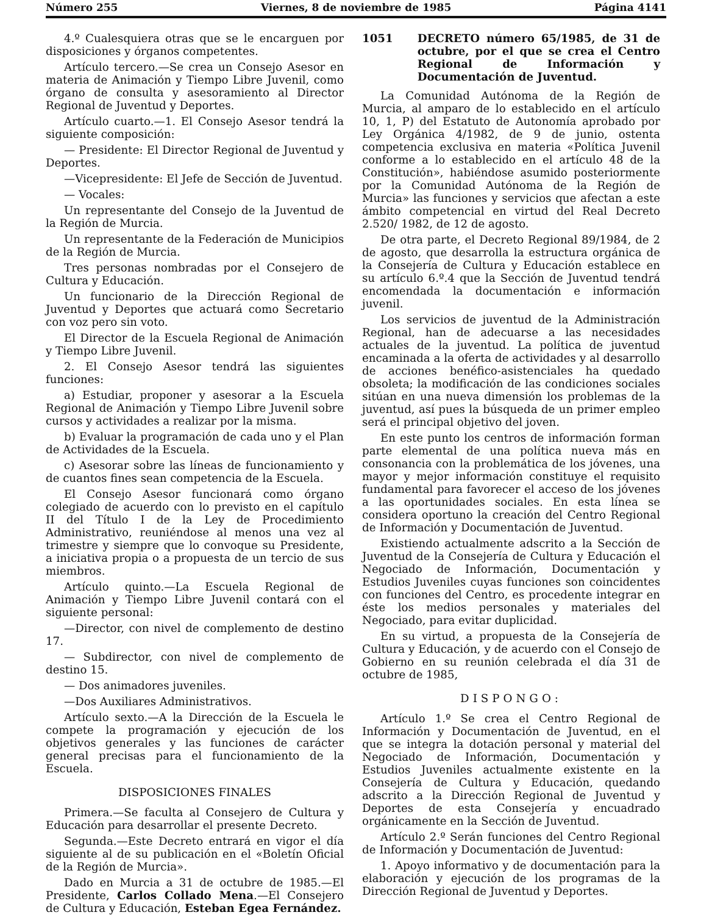Número 255 Viernes, 8 de noviembre de 1985 Página 4141
4.º Cualesquiera otras que se le encarguen por disposiciones y órganos competentes.
Artículo tercero.—Se crea un Consejo Asesor en materia de Animación y Tiempo Libre Juvenil, como órgano de consulta y asesoramiento al Director Regional de Juventud y Deportes.
Artículo cuarto.—1. El Consejo Asesor tendrá la siguiente composición:
— Presidente: El Director Regional de Juventud y Deportes.
—Vicepresidente: El Jefe de Sección de Juventud.
— Vocales:
Un representante del Consejo de la Juventud de la Región de Murcia.
Un representante de la Federación de Municipios de la Región de Murcia.
Tres personas nombradas por el Consejero de Cultura y Educación.
Un funcionario de la Dirección Regional de Juventud y Deportes que actuará como Secretario con voz pero sin voto.
El Director de la Escuela Regional de Animación y Tiempo Libre Juvenil.
2. El Consejo Asesor tendrá las siguientes funciones:
a) Estudiar, proponer y asesorar a la Escuela Regional de Animación y Tiempo Libre Juvenil sobre cursos y actividades a realizar por la misma.
b) Evaluar la programación de cada uno y el Plan de Actividades de la Escuela.
c) Asesorar sobre las líneas de funcionamiento y de cuantos fines sean competencia de la Escuela.
El Consejo Asesor funcionará como órgano colegiado de acuerdo con lo previsto en el capítulo II del Título I de la Ley de Procedimiento Administrativo, reuniéndose al menos una vez al trimestre y siempre que lo convoque su Presidente, a iniciativa propia o a propuesta de un tercio de sus miembros.
Artículo quinto.—La Escuela Regional de Animación y Tiempo Libre Juvenil contará con el siguiente personal:
—Director, con nivel de complemento de destino 17.
— Subdirector, con nivel de complemento de destino 15.
— Dos animadores juveniles.
—Dos Auxiliares Administrativos.
Artículo sexto.—A la Dirección de la Escuela le compete la programación y ejecución de los objetivos generales y las funciones de carácter general precisas para el funcionamiento de la Escuela.
DISPOSICIONES FINALES
Primera.—Se faculta al Consejero de Cultura y Educación para desarrollar el presente Decreto.
Segunda.—Este Decreto entrará en vigor el día siguiente al de su publicación en el «Boletín Oficial de la Región de Murcia».
Dado en Murcia a 31 de octubre de 1985.—El Presidente, Carlos Collado Mena.—El Consejero de Cultura y Educación, Esteban Egea Fernández.
1051 DECRETO número 65/1985, de 31 de octubre, por el que se crea el Centro Regional de Información y Documentación de Juventud.
La Comunidad Autónoma de la Región de Murcia, al amparo de lo establecido en el artículo 10, 1, P) del Estatuto de Autonomía aprobado por Ley Orgánica 4/1982, de 9 de junio, ostenta competencia exclusiva en materia «Política Juvenil conforme a lo establecido en el artículo 48 de la Constitución», habiéndose asumido posteriormente por la Comunidad Autónoma de la Región de Murcia» las funciones y servicios que afectan a este ámbito competencial en virtud del Real Decreto 2.520/ 1982, de 12 de agosto.
De otra parte, el Decreto Regional 89/1984, de 2 de agosto, que desarrolla la estructura orgánica de la Consejería de Cultura y Educación establece en su artículo 6.º.4 que la Sección de Juventud tendrá encomendada la documentación e información juvenil.
Los servicios de juventud de la Administración Regional, han de adecuarse a las necesidades actuales de la juventud. La política de juventud encaminada a la oferta de actividades y al desarrollo de acciones benéfico-asistenciales ha quedado obsoleta; la modificación de las condiciones sociales sitúan en una nueva dimensión los problemas de la juventud, así pues la búsqueda de un primer empleo será el principal objetivo del joven.
En este punto los centros de información forman parte elemental de una política nueva más en consonancia con la problemática de los jóvenes, una mayor y mejor información constituye el requisito fundamental para favorecer el acceso de los jóvenes a las oportunidades sociales. En esta línea se considera oportuno la creación del Centro Regional de Información y Documentación de Juventud.
Existiendo actualmente adscrito a la Sección de Juventud de la Consejería de Cultura y Educación el Negociado de Información, Documentación y Estudios Juveniles cuyas funciones son coincidentes con funciones del Centro, es procedente integrar en éste los medios personales y materiales del Negociado, para evitar duplicidad.
En su virtud, a propuesta de la Consejería de Cultura y Educación, y de acuerdo con el Consejo de Gobierno en su reunión celebrada el día 31 de octubre de 1985,
DISPONGO:
Artículo 1.º Se crea el Centro Regional de Información y Documentación de Juventud, en el que se integra la dotación personal y material del Negociado de Información, Documentación y Estudios Juveniles actualmente existente en la Consejería de Cultura y Educación, quedando adscrito a la Dirección Regional de Juventud y Deportes de esta Consejería y encuadrado orgánicamente en la Sección de Juventud.
Artículo 2.º Serán funciones del Centro Regional de Información y Documentación de Juventud:
1. Apoyo informativo y de documentación para la elaboración y ejecución de los programas de la Dirección Regional de Juventud y Deportes.